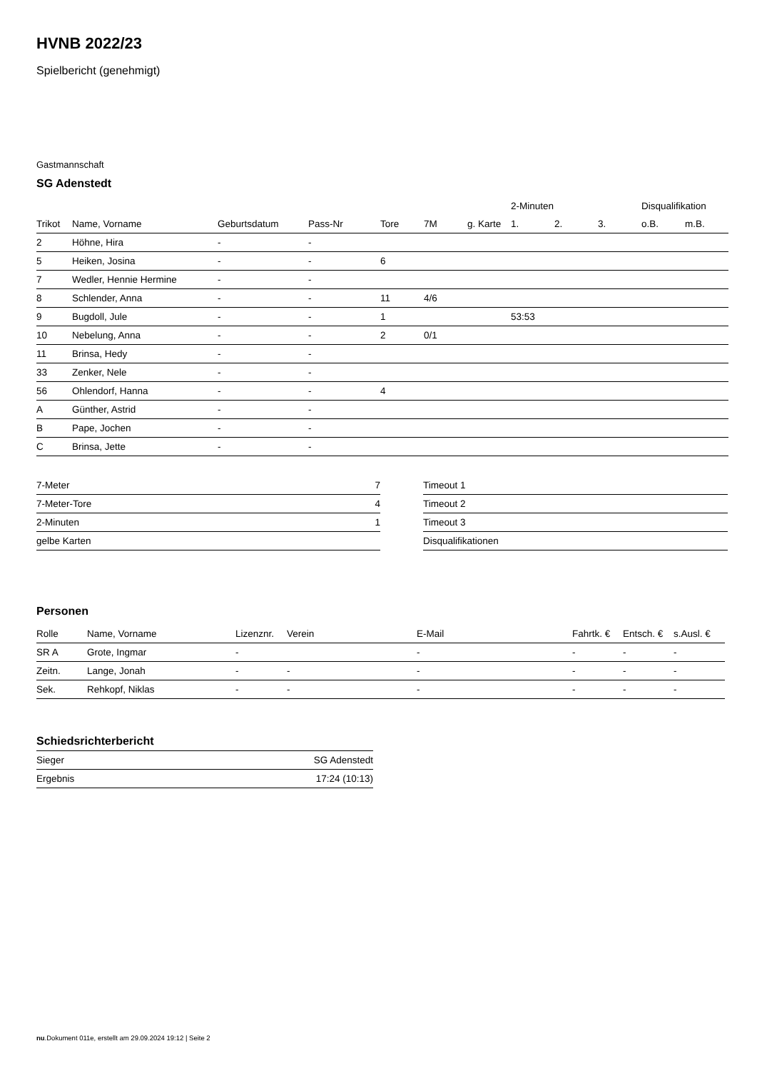HVNB 2022/23
Spielbericht (genehmigt)
Gastmannschaft
SG Adenstedt
| | | | | | | | 2-Minuten | | | Disqualifikation | |
| --- | --- | --- | --- | --- | --- | --- | --- | --- | --- | --- | --- |
| Trikot | Name, Vorname | Geburtsdatum | Pass-Nr | Tore | 7M | g. Karte | 1. | 2. | 3. | o.B. | m.B. |
| 2 | Höhne, Hira | - | - | | | | | | | | |
| 5 | Heiken, Josina | - | - | 6 | | | | | | | |
| 7 | Wedler, Hennie Hermine | - | - | | | | | | | | |
| 8 | Schlender, Anna | - | - | 11 | 4/6 | | | | | | |
| 9 | Bugdoll, Jule | - | - | 1 | | | 53:53 | | | | |
| 10 | Nebelung, Anna | - | - | 2 | 0/1 | | | | | | |
| 11 | Brinsa, Hedy | - | - | | | | | | | | |
| 33 | Zenker, Nele | - | - | | | | | | | | |
| 56 | Ohlendorf, Hanna | - | - | 4 | | | | | | | |
| A | Günther, Astrid | - | - | | | | | | | | |
| B | Pape, Jochen | - | - | | | | | | | | |
| C | Brinsa, Jette | - | - | | | | | | | | |
| 7-Meter | 7 |
| 7-Meter-Tore | 4 |
| 2-Minuten | 1 |
| gelbe Karten | |
| Timeout 1 |
| Timeout 2 |
| Timeout 3 |
| Disqualifikationen |
Personen
| Rolle | Name, Vorname | Lizenznr. | Verein | E-Mail | Fahrtk. € | Entsch. € | s.Ausl. € |
| --- | --- | --- | --- | --- | --- | --- | --- |
| SR A | Grote, Ingmar | - | | - | - | - | - |
| Zeitn. | Lange, Jonah | - | - | - | - | - | - |
| Sek. | Rehkopf, Niklas | - | - | - | - | - | - |
Schiedsrichterbericht
| Sieger | SG Adenstedt |
| Ergebnis | 17:24 (10:13) |
nu.Dokument 011e, erstellt am 29.09.2024 19:12 | Seite 2